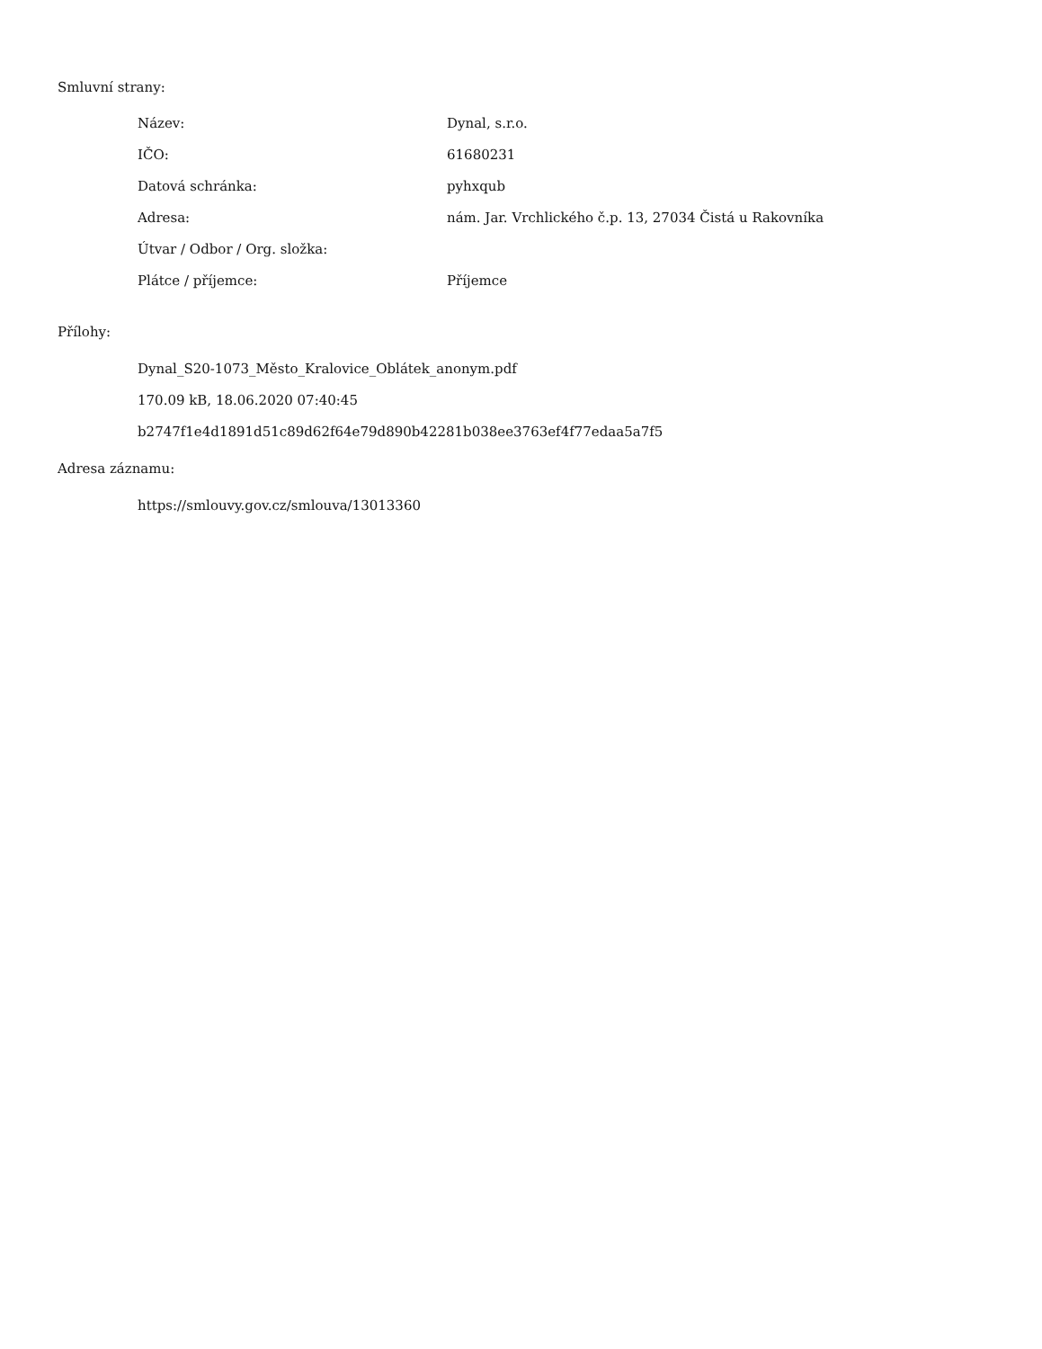Smluvní strany:
| Název: | Dynal, s.r.o. |
| IČO: | 61680231 |
| Datová schránka: | pyhxqub |
| Adresa: | nám. Jar. Vrchlického č.p. 13, 27034 Čistá u Rakovníka |
| Útvar / Odbor / Org. složka: | |
| Plátce / příjemce: | Příjemce |
Přílohy:
Dynal_S20-1073_Město_Kralovice_Oblátek_anonym.pdf
170.09 kB, 18.06.2020 07:40:45
b2747f1e4d1891d51c89d62f64e79d890b42281b038ee3763ef4f77edaa5a7f5
Adresa záznamu:
https://smlouvy.gov.cz/smlouva/13013360